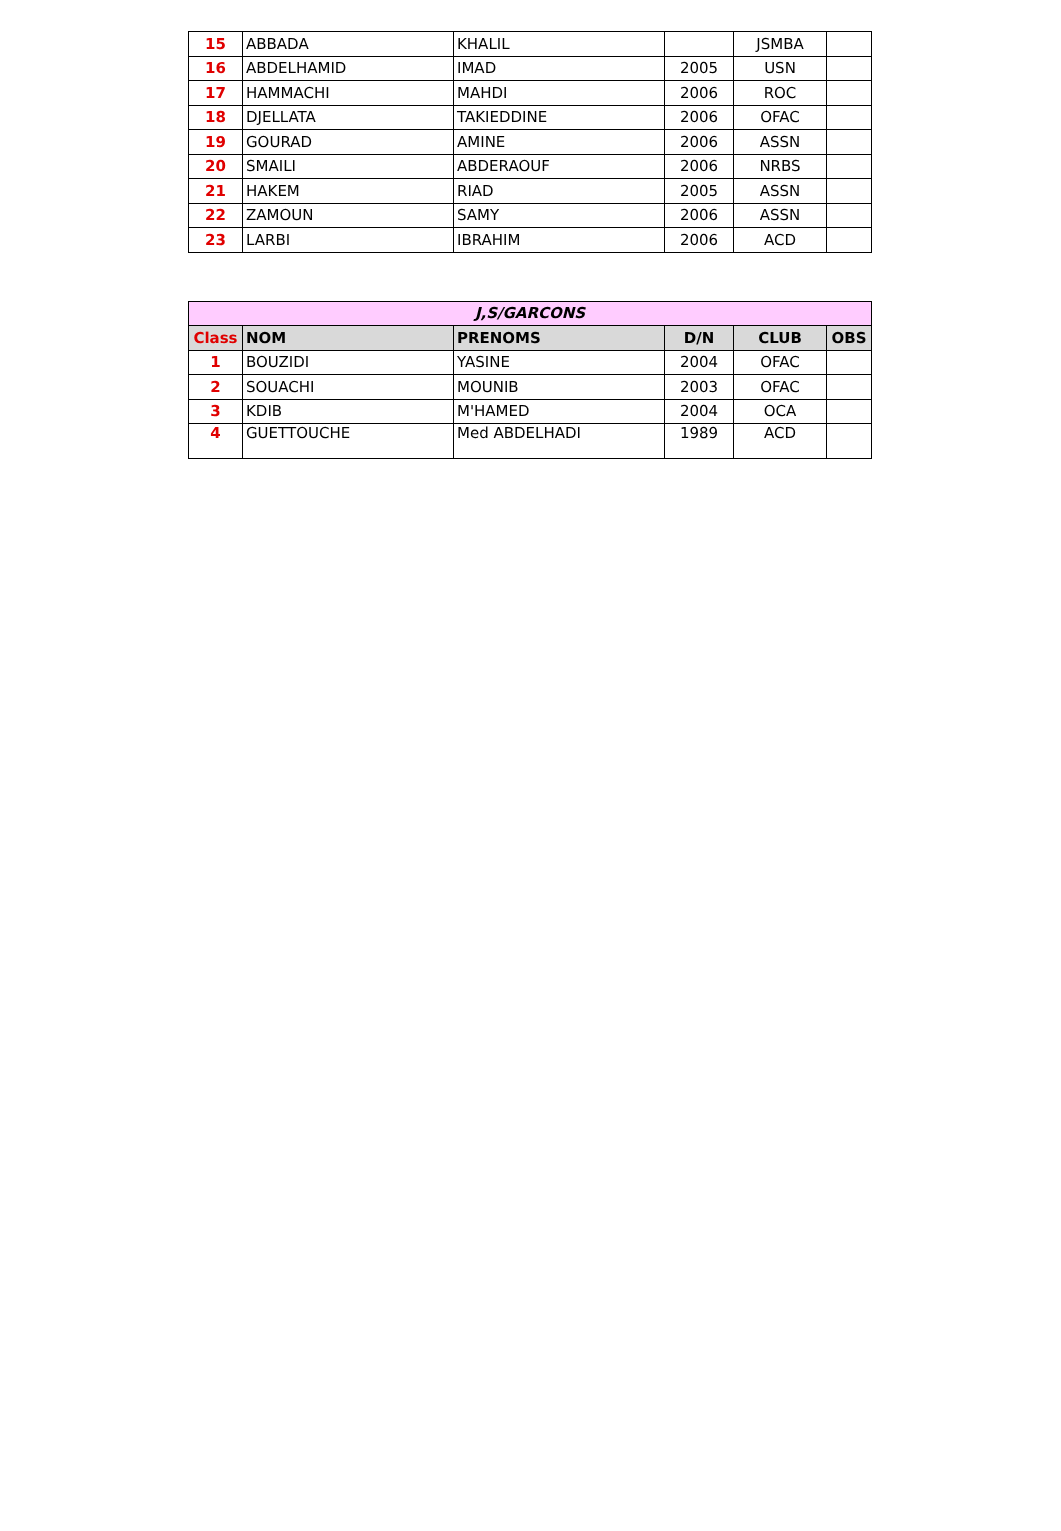| 15 | ABBADA | KHALIL | | JSMBA | |
| 16 | ABDELHAMID | IMAD | 2005 | USN | |
| 17 | HAMMACHI | MAHDI | 2006 | ROC | |
| 18 | DJELLATA | TAKIEDDINE | 2006 | OFAC | |
| 19 | GOURAD | AMINE | 2006 | ASSN | |
| 20 | SMAILI | ABDERAOUF | 2006 | NRBS | |
| 21 | HAKEM | RIAD | 2005 | ASSN | |
| 22 | ZAMOUN | SAMY | 2006 | ASSN | |
| 23 | LARBI | IBRAHIM | 2006 | ACD | |
| J,S/GARCONS | | | | | |
| Class | NOM | PRENOMS | D/N | CLUB | OBS |
| 1 | BOUZIDI | YASINE | 2004 | OFAC | |
| 2 | SOUACHI | MOUNIB | 2003 | OFAC | |
| 3 | KDIB | M'HAMED | 2004 | OCA | |
| 4 | GUETTOUCHE | Med ABDELHADI | 1989 | ACD | |